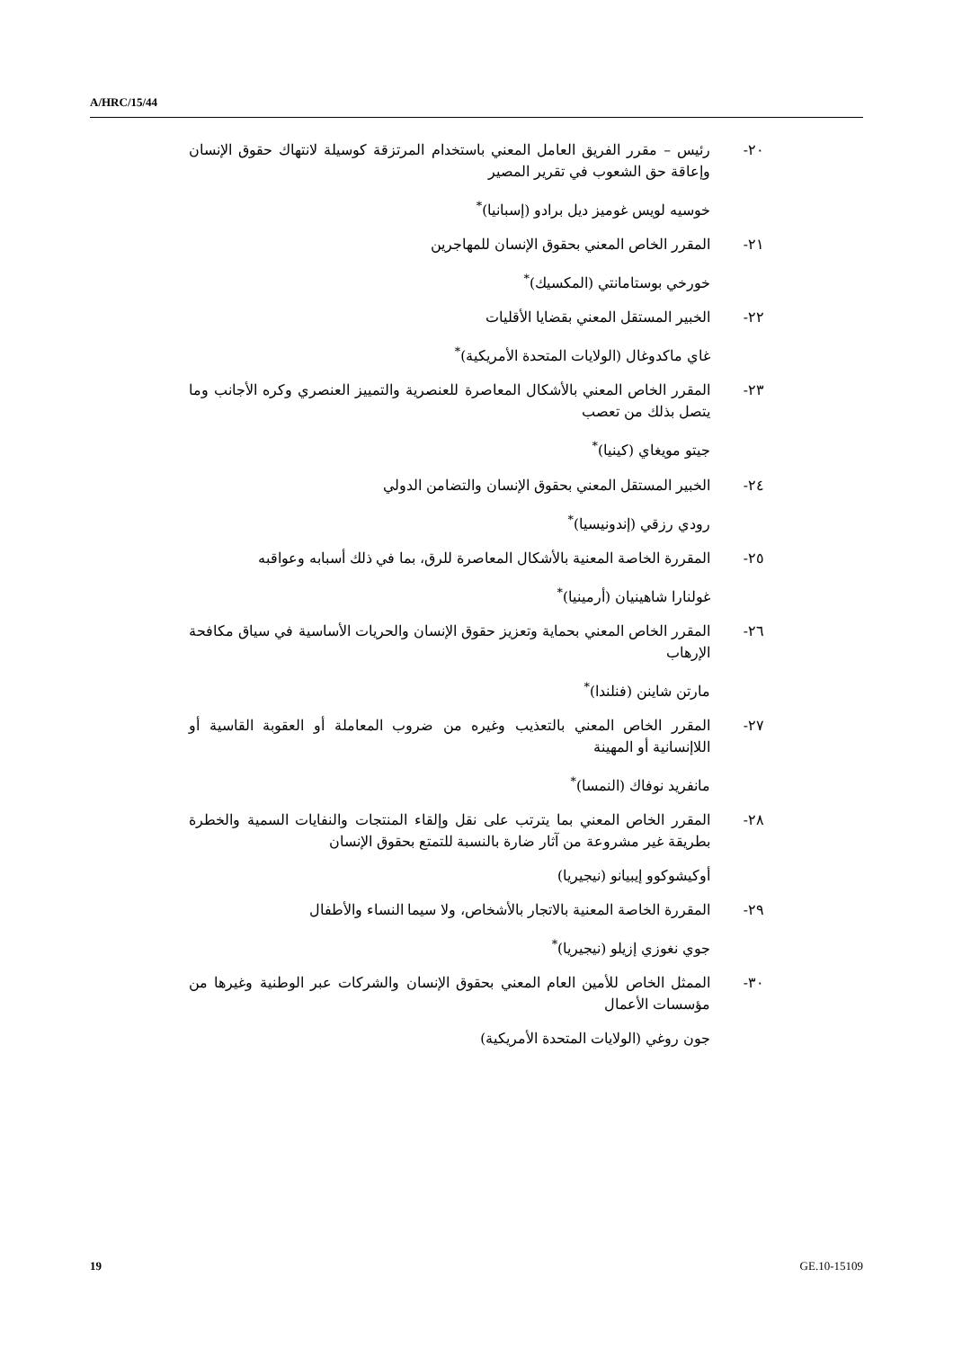A/HRC/15/44
٢٠- رئيس – مقرر الفريق العامل المعني باستخدام المرتزقة كوسيلة لانتهاك حقوق الإنسان وإعاقة حق الشعوب في تقرير المصير
خوسيه لويس غوميز ديل برادو (إسبانيا)<sup>*</sup>
٢١- المقرر الخاص المعني بحقوق الإنسان للمهاجرين
خورخي بوستامانتي (المكسيك)<sup>*</sup>
٢٢- الخبير المستقل المعني بقضايا الأقليات
غاي ماكدوغال (الولايات المتحدة الأمريكية)<sup>*</sup>
٢٣- المقرر الخاص المعني بالأشكال المعاصرة للعنصرية والتمييز العنصري وكره الأجانب وما يتصل بذلك من تعصب
جيتو مويغاي (كينيا)<sup>*</sup>
٢٤- الخبير المستقل المعني بحقوق الإنسان والتضامن الدولي
رودي رزقي (إندونيسيا)<sup>*</sup>
٢٥- المقررة الخاصة المعنية بالأشكال المعاصرة للرق، بما في ذلك أسبابه وعواقبه
غولنارا شاهينيان (أرمينيا)<sup>*</sup>
٢٦- المقرر الخاص المعني بحماية وتعزيز حقوق الإنسان والحريات الأساسية في سياق مكافحة الإرهاب
مارتن شاينن (فنلندا)<sup>*</sup>
٢٧- المقرر الخاص المعني بالتعذيب وغيره من ضروب المعاملة أو العقوبة القاسية أو اللاإنسانية أو المهينة
مانفريد نوفاك (النمسا)<sup>*</sup>
٢٨- المقرر الخاص المعني بما يترتب على نقل وإلقاء المنتجات والنفايات السمية والخطرة بطريقة غير مشروعة من آثار ضارة بالنسبة للتمتع بحقوق الإنسان
أوكيشوكوو إيبيانو (نيجيريا)
٢٩- المقررة الخاصة المعنية بالاتجار بالأشخاص، ولا سيما النساء والأطفال
جوي نغوزي إزيلو (نيجيريا)<sup>*</sup>
٣٠- الممثل الخاص للأمين العام المعني بحقوق الإنسان والشركات عبر الوطنية وغيرها من مؤسسات الأعمال
جون روغي (الولايات المتحدة الأمريكية)
19 GE.10-15109